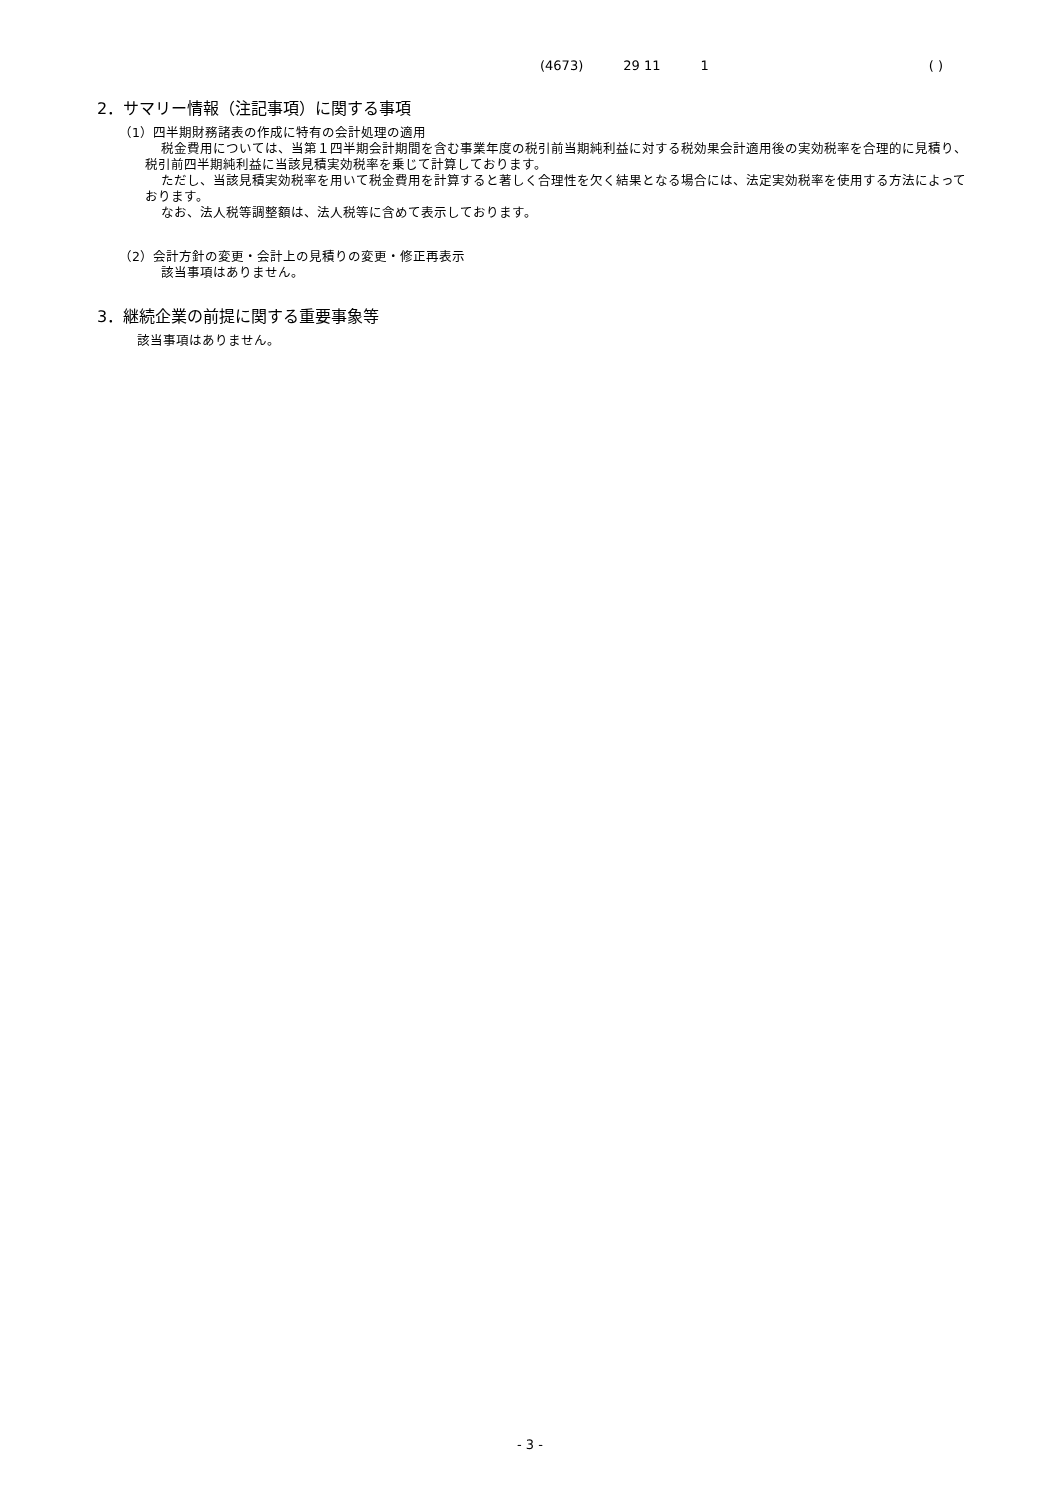(4673) 29 11 1 ( )
2．サマリー情報（注記事項）に関する事項
（1）四半期財務諸表の作成に特有の会計処理の適用
税金費用については、当第１四半期会計期間を含む事業年度の税引前当期純利益に対する税効果会計適用後の実効税率を合理的に見積り、税引前四半期純利益に当該見積実効税率を乗じて計算しております。
ただし、当該見積実効税率を用いて税金費用を計算すると著しく合理性を欠く結果となる場合には、法定実効税率を使用する方法によっております。
なお、法人税等調整額は、法人税等に含めて表示しております。
（2）会計方針の変更・会計上の見積りの変更・修正再表示
該当事項はありません。
3．継続企業の前提に関する重要事象等
該当事項はありません。
- 3 -